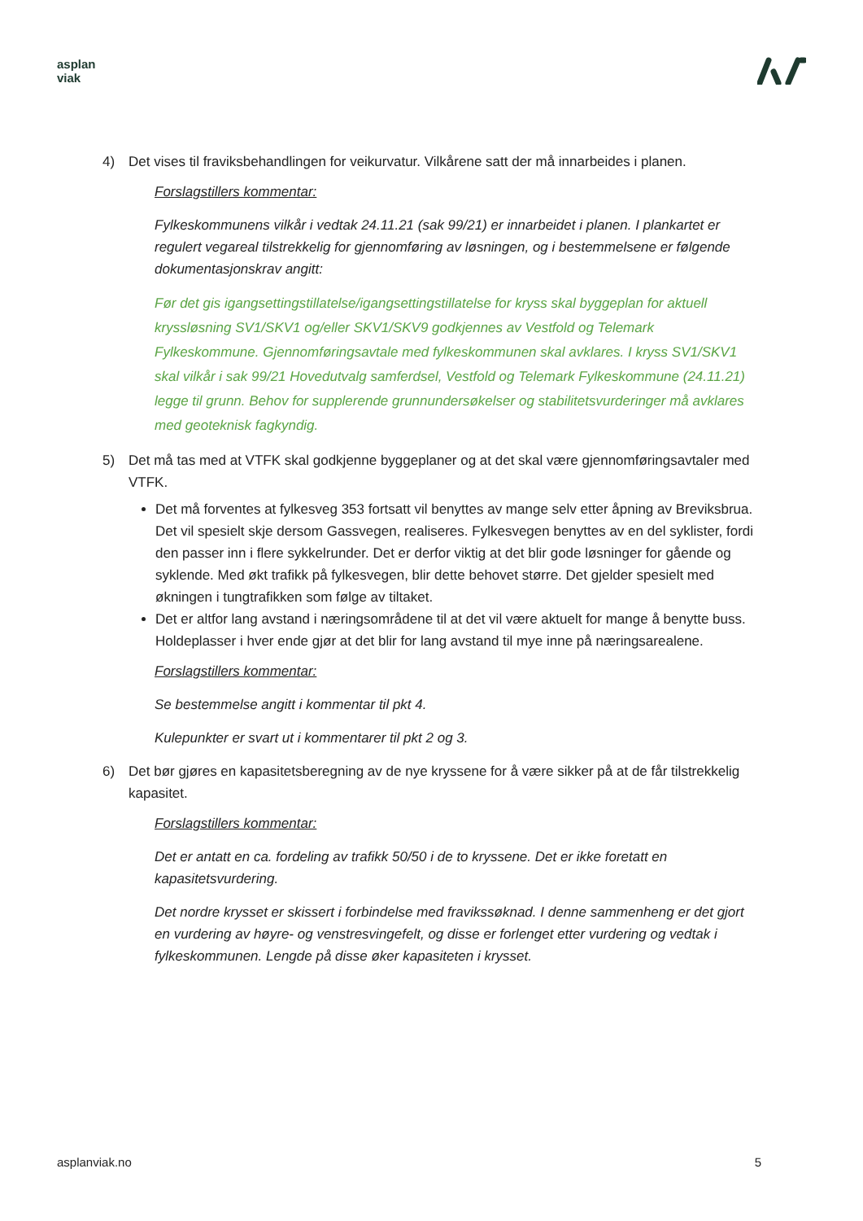asplan
viak
4) Det vises til fraviksbehandlingen for veikurvatur. Vilkårene satt der må innarbeides i planen.
Forslagstillers kommentar:
Fylkeskommunens vilkår i vedtak 24.11.21 (sak 99/21) er innarbeidet i planen. I plankartet er regulert vegareal tilstrekkelig for gjennomføring av løsningen, og i bestemmelsene er følgende dokumentasjonskrav angitt:
Før det gis igangsettingstillatelse/igangsettingstillatelse for kryss skal byggeplan for aktuell kryssløsning SV1/SKV1 og/eller SKV1/SKV9 godkjennes av Vestfold og Telemark Fylkeskommune. Gjennomføringsavtale med fylkeskommunen skal avklares. I kryss SV1/SKV1 skal vilkår i sak 99/21 Hovedutvalg samferdsel, Vestfold og Telemark Fylkeskommune (24.11.21) legge til grunn. Behov for supplerende grunnundersøkelser og stabilitetsvurderinger må avklares med geoteknisk fagkyndig.
5) Det må tas med at VTFK skal godkjenne byggeplaner og at det skal være gjennomføringsavtaler med VTFK.
Det må forventes at fylkesveg 353 fortsatt vil benyttes av mange selv etter åpning av Breviksbrua. Det vil spesielt skje dersom Gassvegen, realiseres. Fylkesvegen benyttes av en del syklister, fordi den passer inn i flere sykkelrunder. Det er derfor viktig at det blir gode løsninger for gående og syklende. Med økt trafikk på fylkesvegen, blir dette behovet større. Det gjelder spesielt med økningen i tungtrafikken som følge av tiltaket.
Det er altfor lang avstand i næringsområdene til at det vil være aktuelt for mange å benytte buss. Holdeplasser i hver ende gjør at det blir for lang avstand til mye inne på næringsarealene.
Forslagstillers kommentar:
Se bestemmelse angitt i kommentar til pkt 4.
Kulepunkter er svart ut i kommentarer til pkt 2 og 3.
6) Det bør gjøres en kapasitetsberegning av de nye kryssene for å være sikker på at de får tilstrekkelig kapasitet.
Forslagstillers kommentar:
Det er antatt en ca. fordeling av trafikk 50/50 i de to kryssene. Det er ikke foretatt en kapasitetsvurdering.
Det nordre krysset er skissert i forbindelse med fravikssøknad. I denne sammenheng er det gjort en vurdering av høyre- og venstresvingefelt, og disse er forlenget etter vurdering og vedtak i fylkeskommunen. Lengde på disse øker kapasiteten i krysset.
asplanviak.no 5